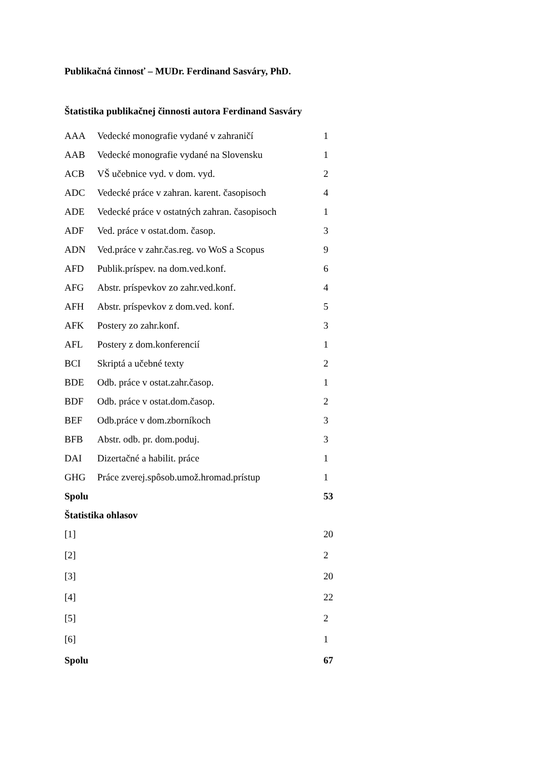Publikačná činnosť – MUDr. Ferdinand Sasváry, PhD.
Štatistika publikačnej činnosti autora Ferdinand Sasváry
| AAA | Vedecké monografie vydané v zahraničí | 1 |
| AAB | Vedecké monografie vydané na Slovensku | 1 |
| ACB | VŠ učebnice vyd. v dom. vyd. | 2 |
| ADC | Vedecké práce v zahran. karent. časopisoch | 4 |
| ADE | Vedecké práce v ostatných zahran. časopisoch | 1 |
| ADF | Ved. práce v ostat.dom. časop. | 3 |
| ADN | Ved.práce v zahr.čas.reg. vo WoS a Scopus | 9 |
| AFD | Publik.príspev. na dom.ved.konf. | 6 |
| AFG | Abstr. príspevkov zo zahr.ved.konf. | 4 |
| AFH | Abstr. príspevkov z dom.ved. konf. | 5 |
| AFK | Postery zo zahr.konf. | 3 |
| AFL | Postery z dom.konferencií | 1 |
| BCI | Skriptá a učebné texty | 2 |
| BDE | Odb. práce v ostat.zahr.časop. | 1 |
| BDF | Odb. práce v ostat.dom.časop. | 2 |
| BEF | Odb.práce v dom.zborníkoch | 3 |
| BFB | Abstr. odb. pr. dom.poduj. | 3 |
| DAI | Dizertačné a habilit. práce | 1 |
| GHG | Práce zverej.spôsob.umož.hromad.prístup | 1 |
| Spolu | | 53 |
| Štatistika ohlasov | | |
| [1] | | 20 |
| [2] | | 2 |
| [3] | | 20 |
| [4] | | 22 |
| [5] | | 2 |
| [6] | | 1 |
| Spolu | | 67 |